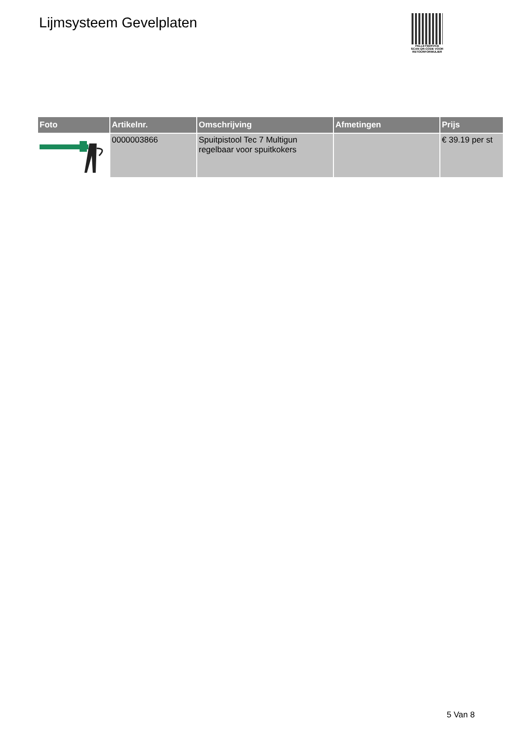Lijmsysteem Gevelplaten
PALLETSERVICE
SCAN QR-CODE VOOR RETOURFORMULIER
| Foto | Artikelnr. | Omschrijving | Afmetingen | Prijs |
| --- | --- | --- | --- | --- |
| | 0000003866 | Spuitpistool Tec 7 Multigun regelbaar voor spuitkokers | | € 39.19 per st |
5 Van 8